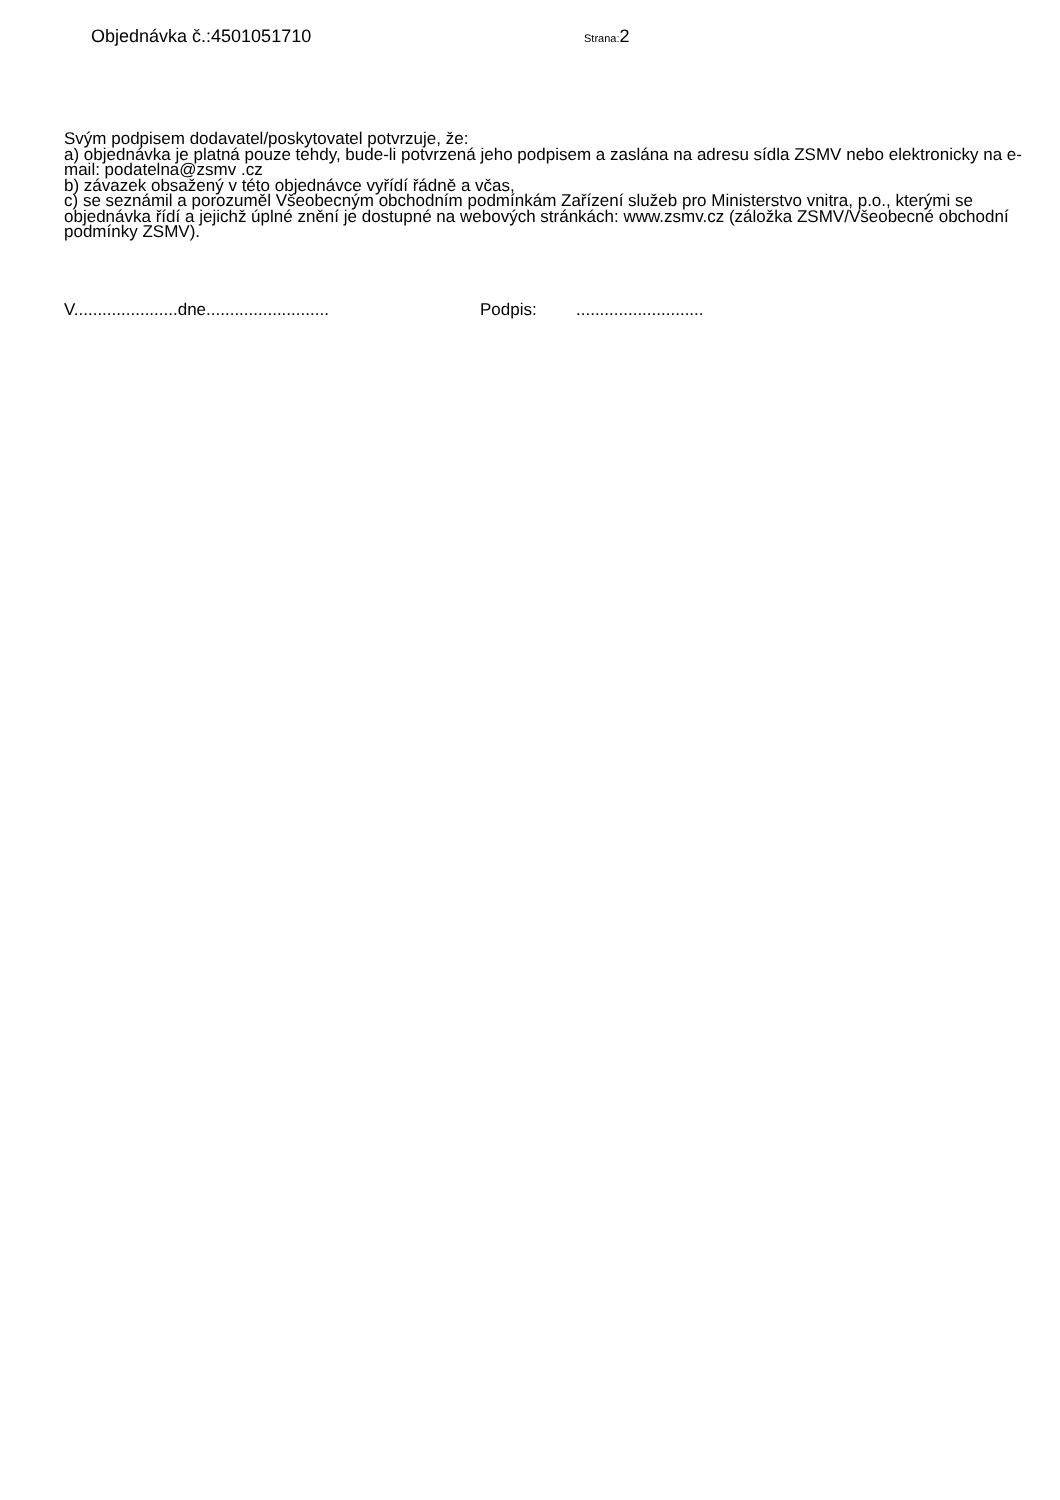Objednávka č.:4501051710
Strana:2
Svým podpisem dodavatel/poskytovatel potvrzuje, že:
a) objednávka je platná pouze tehdy, bude-li potvrzená jeho podpisem a zaslána na adresu sídla ZSMV nebo elektronicky na e-mail: podatelna@zsmv .cz
b) závazek obsažený v této objednávce vyřídí řádně a včas,
c) se seznámil a porozuměl Všeobecným obchodním podmínkám Zařízení služeb pro Ministerstvo vnitra, p.o., kterými se objednávka řídí a jejichž úplné znění je dostupné na webových stránkách: www.zsmv.cz (záložka ZSMV/Všeobecné obchodní podmínky ZSMV).
V......................dne.......................... Podpis:...........................